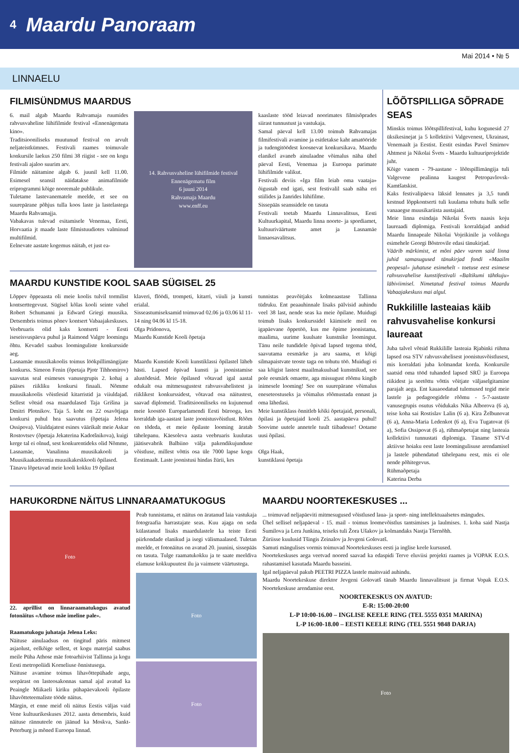4 Maardu Panoraam
Mai 2014 • № 5
LINNAELU
FILMISÜNDMUS MAARDUS
6. mail algab Maardu Rahvamaja ruumides rahvusvaheline lühifilmide festival «Ennenägemata kino».
Traditsiooniliseks muutunud festival on arvult neljateistkümnes. Festivali raames toimuvale konkursile laekus 250 filmi 38 riigist - see on kogu festivali ajaloo suurim arv.
Filmide näitamine algab 6. juunil kell 11.00. Esimesel seansil näidatakse animafilmide eriprogrammi kõige nooremale publikule.
Tuletame lastevanematele meelde, et see on suurepärane põhjus tulla koos laste ja lastelastega Maardu Rahvamajja.
Vabakavas tulevad esitamisele Venemaa, Eesti, Horvaatia jt maade laste filmistuudiotes valminud multifilmid.
Eelnevate aastate kogemus näitab, et just ea-
14. Rahvusvaheline lühifilmide festival
Ennenägematu film
6 juuni 2014
Rahvamaja Maardu
www.enff.eu
kaaslaste tööd leiavad noorimates filmisõprades siirast tunnustust ja vastukaja.
Samal päeval kell 13.00 toimub Rahvamajas filmifestivali avamine ja esitletakse kaht amatööride ja tudengitöödest koosnevat konkursikava. Maardu elanikel avaneb ainulaadne võimalus näha ühel päeval Eesti, Venemaa ja Euroopa parimate lühifilmide valikut.
Festivali deviis «Iga film leiab oma vaataja» õigustab end igati, sest festivalil saab näha eri stiilides ja žanrides lühifilme.
Sissepääs seanssidele on tasuta
Festivali toetab Maardu Linnavalitsus, Eesti Kultuurkapital, Maardu linna noorte- ja spordiamet, kultuuriväärtuste amet ja Lasnamäe linnaosavalitsus.
MAARDU KUNSTIDE KOOL SAAB SÜGISEL 25
Lõppev õppeaasta oli meie koolis tulvil tormilist kontserttegevust. Sügisel kõlas kooli seinte vahel Robert Schumanni ja Edward Griegi muusika. Detsembris toimus põnev kontsert Vabaajakeskuses. Veebruaris olid kaks kontserti - Eesti iseseisvuspäeva puhul ja Raimond Valgre loomingu õhtu. Kevadel saabus loominguliste konkursside aeg.
Lasnamäe muusikakoolis toimus löökpillimängijate konkurss. Simeon Fenin (õpetaja Pjotr Tihhomirov) saavutas seal esimeses vanusegrupis 2. kohaj a pääses riikliku konkursi finaali. Nõmme muusikakoolis võistlesid kitarristid ja viiuldajad. Sellest võtsid osa maardulased Taja Grišina ja Dmitri Plotnikov. Taja 5. koht on 22 osavõtjaga konkursi puhul hea saavutus (õpetaja Jelena Ossipova). Viiuldajatest esines väärikalt meie Askar Rostovtsev (õpetaja Jekaterina Kadotšnikova), kuigi kerge tal ei olnud, sest konkurentideks olid Nõmme, Lasnamäe, Vanalinna muusikakooli ja Muusikaakadeemia muusikakeskkooli õpilased.
Tänavu lõpetavad meie kooli kokku 19 õpilast
klaveri, flöödi, trompeti, kitarri, viiuli ja kunsti erialal.
Sisseastumiseksamid toimuvad 02.06 ja 03.06 kl 11-14 ning 04.06 kl 15-18.
Olga Pridonova,
Maardu Kunstide Kooli õpetaja
Maardu Kunstide Kooli kunstiklassi õpilastel läheb hästi. Lapsed õpivad kunsti ja joonistamise alustõdesid. Meie õpilased võtavad igal aastal edukalt osa mitmesugustest rahvusvahelistest ja riiklikest konkurssidest, võtavad osa näitustest, saavad diplomeid. Traditsiooniliseks on kujunenud meie koostöö Europarlamendi Eesti bürooga, kes korraldab iga-aastast laste joonistusvõistlust. Rõõm on tõdeda, et meie õpilaste looming äratab tähelepanu. Käesoleva aasta veebruaris kuulutas jäätisevabrik Balbiino välja pakendikujunduse võistluse, millest võttis osa üle 7000 lapse kogu Eestimaalt. Laste joonistusi hindas žürii, kes
tunnistas peavõitjaks kolmeaastase Tallinna tüdruku. Ent peaauhinnale lisaks pälvisid auhindu veel 38 last, nende seas ka meie õpilane. Muidugi toimub lisaks konkurssidel käimisele meil on igapäevane õppetöö, kus me õpime joonistama, maalima, uurime kuulsate kunstnike loomingut. Tänu neile tundidele õpivad lapsed tegema tööd, saavutama eesmärke ja aru saama, et kõigi silmapaistvate teoste taga on tohutu töö. Muidugi ei saa kõigist lastest maailmakuulsad kunstnikud, see pole eesmärk omaette, aga missugust rõõmu kingib inimesele looming! See on suurepärane võimalus eneseteostuseks ja võimalus rõõmustada ennast ja oma lähedasi.
Meie kunstiklass õnnitleb kõiki õpetajaid, personali, õpilasi ja õpetajaid kooli 25. aastapäeva puhul! Soovime uutele annetele tuult tiibadesse! Ootame uusi õpilasi.
Olga Haak,
kunstiklassi õpetaja
LÕÕTSPILLIGA SÕPRADE SEAS
Minskis toimus lõõtspillifestival, kuhu kogunesid 27 üksikesinejat ja 5 kollektiivi Valgevenest, Ukrainast, Venemaalt ja Eestist. Eestit esindas Pavel Smirnov Ahtmest ja Nikolai Švets - Maardu kultuuriprojektide juht.
Kõige vanem - 79-aastane - lõõtspillimängija tuli Valgevene pealinna kaugest Petropavlovsk-Kamtšatskist.
Kaks festivalipäeva läksid lennates ja 3,5 tundi kestnud lõppkontserti tuli kuulama tohutu hulk selle vanaaegse muusikariista austajaid.
Meie linna esindaja Nikolai Švets naasis koju laureaadi diplomiga. Festivali korraldajad andsid Maardu linnapeale Nikolai Vojeikinile ja volikogu esimehele Georgi Bõstrovile edasi tänukirjad.
Väärib märkimist, et mõni päev varem said linna juhid samasugused tänukirjad fondi «Maailm peopesal» juhatuse esimehelt - toetuse eest esimese rahvusvahelise kunstifestivali «Baltikumi tähtkuju» läbiviimisel. Nimetatud festival toimus Maardu Vabaajakeskuss mai algul.
Rukkilille lasteaias käib rahvusvahelise konkursi laureaat
Juba talvel võtsid Rukkilille lasteaia Rjabinki rühma lapsed osa STV rahvusvahelisest joonistusvõistlusest, mis korraldati juba kolmandat korda. Konkursile saatsid oma tööd tuhanded lapsed SRÜ ja Euroopa riikidest ja seetõttu võttis võitjate väljaselgitamine parajalt aega. Ent kauaoodatud tulemused tegid meie lastele ja pedagoogidele rõõmu - 5-7-aastaste vanusegrupis osutus võidukaks Nika Alborova (6 a), teise koha sai Rostislav Lalin (6 a). Kira Želbunovat (6 a), Anna-Maria Ledenkot (6 a), Eva Tugatovat (6 a), Sofia Ossipovat (6 a), rühmaõpetajat ning lasteaia kollektiivi tunnustati diplomiga. Täname STV-d aktiivse hoiaku eest laste loomingulisuse arendamisel ja lastele pühendatud tähelepanu eest, mis ei ole nende põhitegevus.
Rühmaõpetaja
Katerina Derba
HARUKORDNE NÄITUS LINNARAAMATUKOGUS
Foto
22. aprillist on linnaraamatukogus avatud fotonäitus «Athose mäe imeline pale».
Raamatukogu juhataja Jelena Leks:
Näituse ainulaadsus on tingitud päris mitmest asjaolust, eelkõige sellest, et kogu materjal saabus meile Püha Athose mäe fotoarhiivist Tallinna ja kogu Eesti metropoliidi Korneliuse õnnistusega.
Näituse avamine toimus lihavõttepühade aegu, seepärast on lasteosakonnas samal ajal avatud ka Peaingle Miikaeli kiriku pühapäevakooli õpilaste lihavõtteteemaliste tööde näitus.
Märgin, et enne meid oli näitus Eestis väljas vaid Vene kultuurikeskuses 2012. aasta detsembris, kuid näituse rännuteele on jäänud ka Moskva, Sankt-Peterburg ja mõned Euroopa linnad.
Peab tunnistama, et näitus on äratanud laia vastukaja fotograafia harrastajate seas. Kuu ajaga on seda külastanud lisaks maardulastele ka teiste Eesti piirkondade elanikud ja isegi välismaalased. Tuletan meelde, et fotonäitus on avatud 20. juunini, sissepääs on tasuta. Tulge raamatukokku ja te saate meeldiva elamuse kokkupuutest ilu ja vaimsete väärtustega.
Foto
Foto
MAARDU NOORTEKESKUSES ...
... toimuvad neljapäeviti mitmesugused võistlused laua- ja sport- ning intellektuaalsetes mängudes.
Ühel sellisel neljapäeval - 15. mail - toimus loomevõistlus tantsimises ja laulmises. 1. koha said Nastja Šumilova ja Lera Junkina, teiseks tuli Žora Ušakov ja kolmandaks Nastja Tšernõhh.
Žüriisse kuulusid Tšingis Zeinalov ja Jevgeni Golovatš.
Samuti mängulises vormis toimuvad Noortekeskuses eesti ja inglise keele kursused.
Noortekeskuses aega veetvad noored saavad ka edaspidi Terve eluviisi projekti raames ja VOPAK E.O.S. rahastamisel kasutada Maardu basseini.
Igal neljapäeval pakub PEETRI PIZZA lastele maitsvaid auhindu.
Maardu Noortekeskuse direktor Jevgeni Golovatš tänab Maardu linnavalitsust ja firmat Vopak E.O.S. Noortekeskuse arendamise eest.
NOORTEKESKUS ON AVATUD:
E-R: 15:00-20:00
L-P 10:00-16.00 – INGLISE KEELE RING (TEL 5555 0351 MARINA)
L-P 16:00-18.00 – EESTI KEELE RING (TEL 5551 9848 DARJA)
Foto